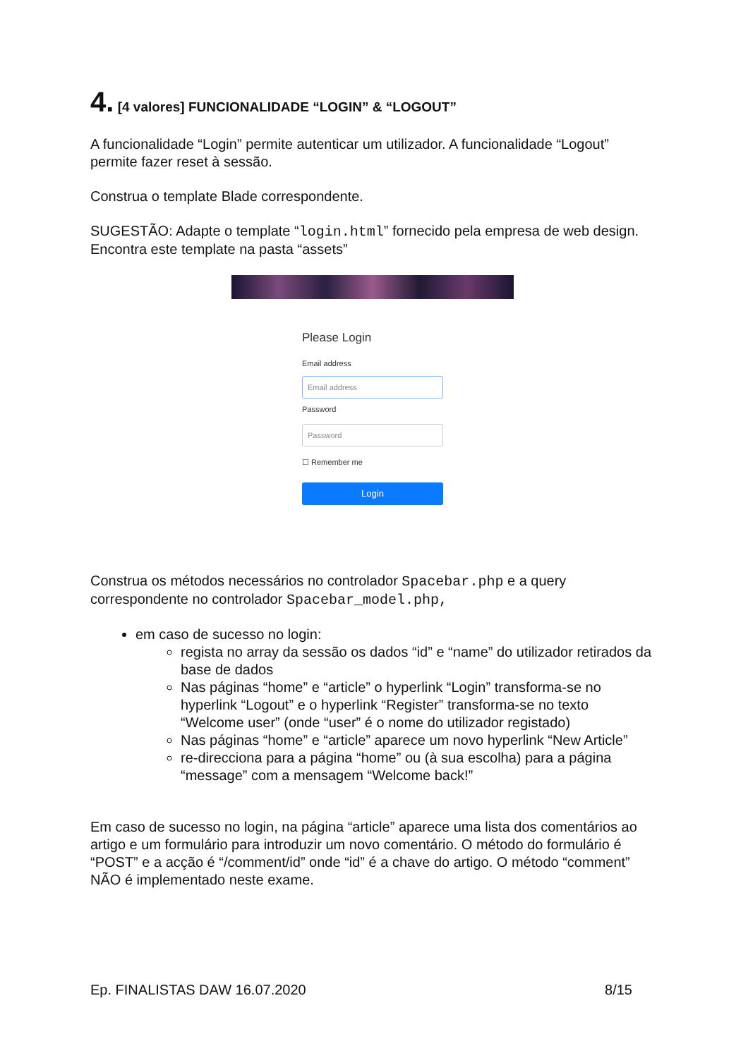4. [4 valores] FUNCIONALIDADE “LOGIN” & “LOGOUT”
A funcionalidade “Login” permite autenticar um utilizador. A funcionalidade “Logout” permite fazer reset à sessão.
Construa o template Blade correspondente.
SUGESTÃO: Adapte o template “login.html” fornecido pela empresa de web design. Encontra este template na pasta “assets”
Please Login
Email address
Email address
Password
Password
☐ Remember me
Login
Construa os métodos necessários no controlador Spacebar.php e a query correspondente no controlador Spacebar_model.php,
em caso de sucesso no login:
regista no array da sessão os dados “id” e “name” do utilizador retirados da base de dados
Nas páginas “home” e “article” o hyperlink “Login” transforma-se no hyperlink “Logout” e o hyperlink “Register” transforma-se no texto “Welcome user” (onde “user” é o nome do utilizador registado)
Nas páginas “home” e “article” aparece um novo hyperlink “New Article”
re-direcciona para a página “home” ou (à sua escolha) para a página “message” com a mensagem “Welcome back!”
Em caso de sucesso no login, na página “article” aparece uma lista dos comentários ao artigo e um formulário para introduzir um novo comentário. O método do formulário é “POST” e a acção é “/comment/id” onde “id” é a chave do artigo. O método “comment” NÃO é implementado neste exame.
Ep. FINALISTAS DAW 16.07.2020 8/15